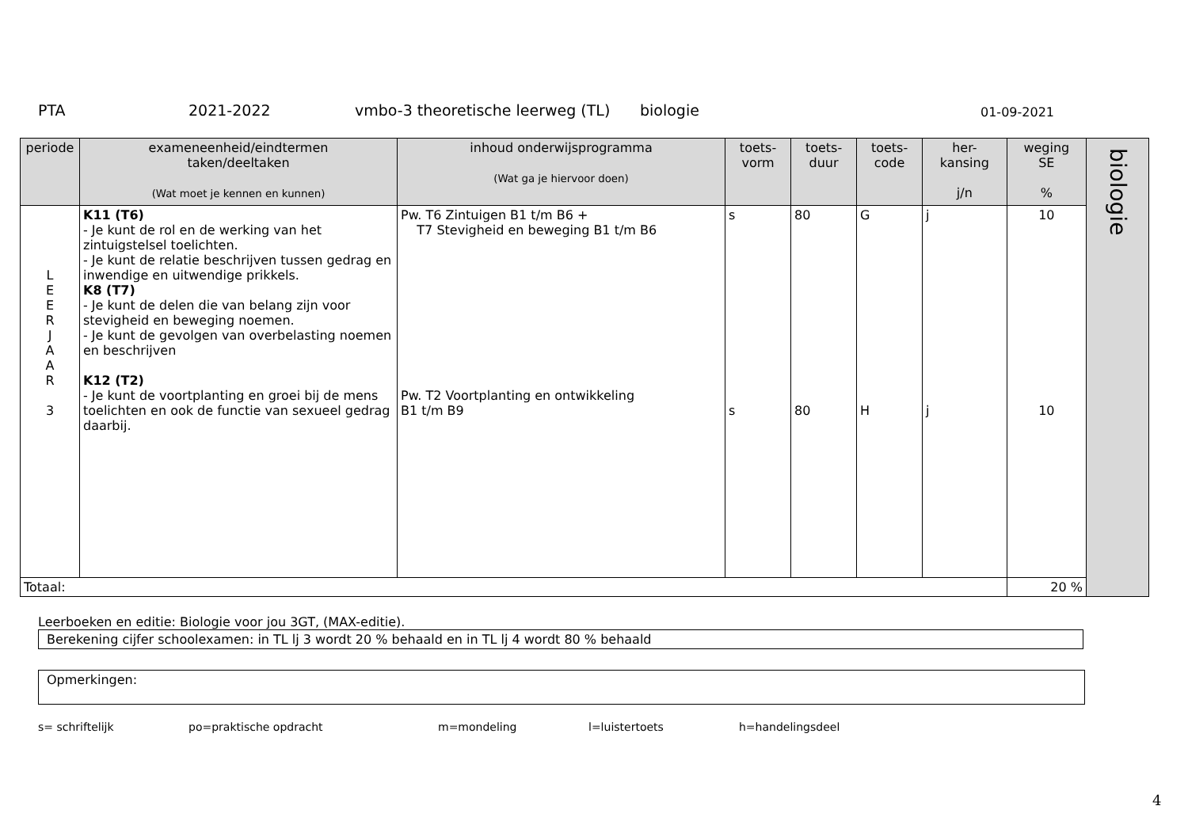PTA 2021-2022 vmbo-3 theoretische leerweg (TL) biologie 01-09-2021
| periode | exameneenheid/eindtermen taken/deeltaken (Wat moet je kennen en kunnen) | inhoud onderwijsprogramma (Wat ga je hiervoor doen) | toets- vorm | toets- duur | toets- code | her- kansing j/n | weging SE % | biologie |
| L E E R J A A R 3 | K11 (T6) - Je kunt de rol en de werking van het zintuigstelsel toelichten. - Je kunt de relatie beschrijven tussen gedrag en inwendige en uitwendige prikkels. K8 (T7) - Je kunt de delen die van belang zijn voor stevigheid en beweging noemen. - Je kunt de gevolgen van overbelasting noemen en beschrijven K12 (T2) - Je kunt de voortplanting en groei bij de mens toelichten en ook de functie van sexueel gedrag daarbij. | Pw. T6 Zintuigen B1 t/m B6 + T7 Stevigheid en beweging B1 t/m B6 Pw. T2 Voortplanting en ontwikkeling B1 t/m B9 | s s | 80 80 | G H | j j | 10 10 | |
| Totaal: | | | | | | | 20 % | |
Leerboeken en editie: Biologie voor jou 3GT, (MAX-editie).
Berekening cijfer schoolexamen: in TL lj 3 wordt 20 % behaald en in TL lj 4 wordt 80 % behaald
Opmerkingen:
s= schriftelijk po=praktische opdracht m=mondeling l=luistertoets h=handelingsdeel
4